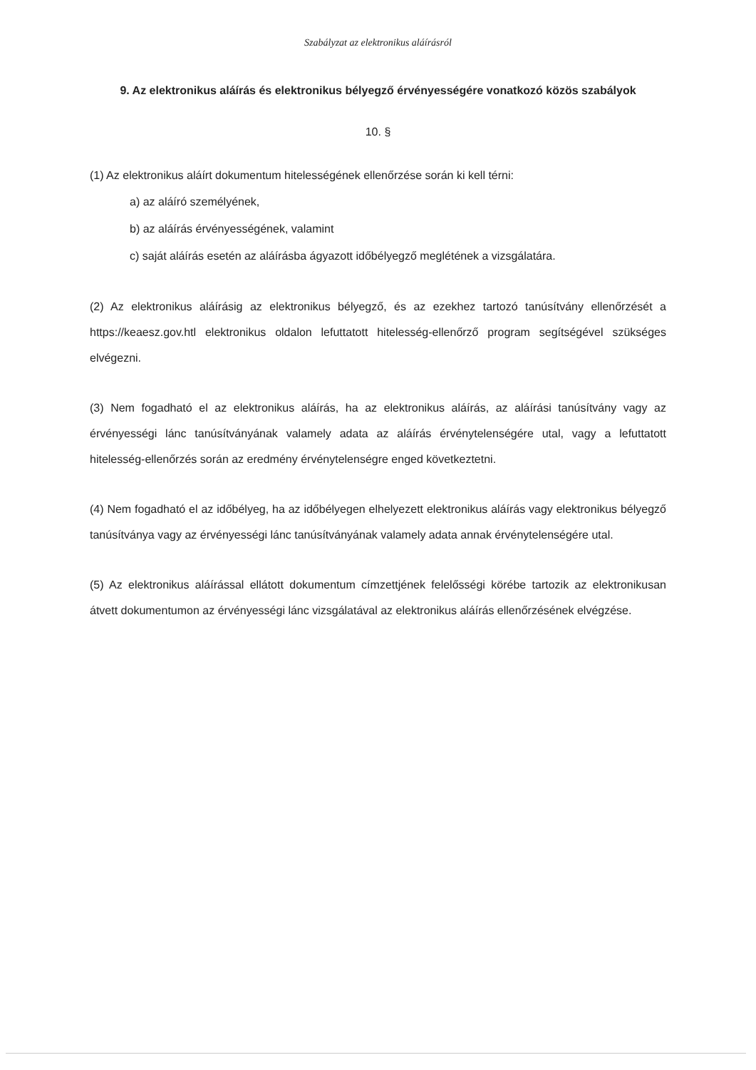Szabályzat az elektronikus aláírásról
9. Az elektronikus aláírás és elektronikus bélyegző érvényességére vonatkozó közös szabályok
10. §
(1) Az elektronikus aláírt dokumentum hitelességének ellenőrzése során ki kell térni:
a) az aláíró személyének,
b) az aláírás érvényességének, valamint
c) saját aláírás esetén az aláírásba ágyazott időbélyegző meglétének a vizsgálatára.
(2) Az elektronikus aláírásig az elektronikus bélyegző, és az ezekhez tartozó tanúsítvány ellenőrzését a https://keaesz.gov.htl elektronikus oldalon lefuttatott hitelesség-ellenőrző program segítségével szükséges elvégezni.
(3) Nem fogadható el az elektronikus aláírás, ha az elektronikus aláírás, az aláírási tanúsítvány vagy az érvényességi lánc tanúsítványának valamely adata az aláírás érvénytelenségére utal, vagy a lefuttatott hitelesség-ellenőrzés során az eredmény érvénytelenségre enged következtetni.
(4) Nem fogadható el az időbélyeg, ha az időbélyegen elhelyezett elektronikus aláírás vagy elektronikus bélyegző tanúsítványa vagy az érvényességi lánc tanúsítványának valamely adata annak érvénytelenségére utal.
(5) Az elektronikus aláírással ellátott dokumentum címzettjének felelősségi körébe tartozik az elektronikusan átvett dokumentumon az érvényességi lánc vizsgálatával az elektronikus aláírás ellenőrzésének elvégzése.